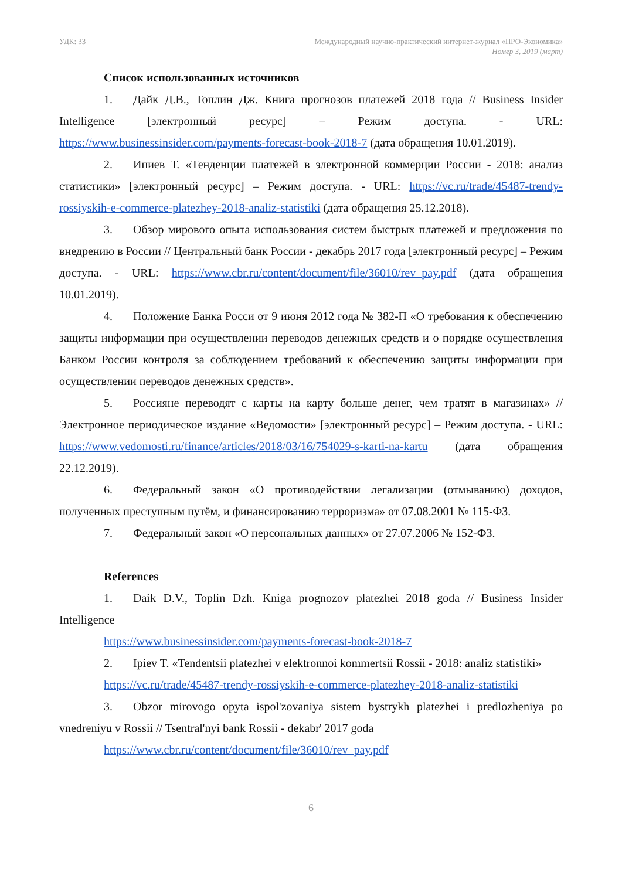УДК: 33 Международный научно-практический интернет-журнал «ПРО-Экономика»
Номер 3, 2019 (март)
Список использованных источников
1. Дайк Д.В., Топлин Дж. Книга прогнозов платежей 2018 года // Business Insider Intelligence [электронный ресурс] – Режим доступа. - URL: https://www.businessinsider.com/payments-forecast-book-2018-7 (дата обращения 10.01.2019).
2. Ипиев Т. «Тенденции платежей в электронной коммерции России - 2018: анализ статистики» [электронный ресурс] – Режим доступа. - URL: https://vc.ru/trade/45487-trendy-rossiyskih-e-commerce-platezhey-2018-analiz-statistiki (дата обращения 25.12.2018).
3. Обзор мирового опыта использования систем быстрых платежей и предложения по внедрению в России // Центральный банк России - декабрь 2017 года [электронный ресурс] – Режим доступа. - URL: https://www.cbr.ru/content/document/file/36010/rev_pay.pdf (дата обращения 10.01.2019).
4. Положение Банка Росси от 9 июня 2012 года № 382-П «О требования к обеспечению защиты информации при осуществлении переводов денежных средств и о порядке осуществления Банком России контроля за соблюдением требований к обеспечению защиты информации при осуществлении переводов денежных средств».
5. Россияне переводят с карты на карту больше денег, чем тратят в магазинах» // Электронное периодическое издание «Ведомости» [электронный ресурс] – Режим доступа. - URL: https://www.vedomosti.ru/finance/articles/2018/03/16/754029-s-karti-na-kartu (дата обращения 22.12.2019).
6. Федеральный закон «О противодействии легализации (отмыванию) доходов, полученных преступным путём, и финансированию терроризма» от 07.08.2001 № 115-ФЗ.
7. Федеральный закон «О персональных данных» от 27.07.2006 № 152-ФЗ.
References
1. Daik D.V., Toplin Dzh. Kniga prognozov platezhei 2018 goda // Business Insider Intelligence
https://www.businessinsider.com/payments-forecast-book-2018-7
2. Ipiev T. «Tendentsii platezhei v elektronnoi kommertsii Rossii - 2018: analiz statistiki»
https://vc.ru/trade/45487-trendy-rossiyskih-e-commerce-platezhey-2018-analiz-statistiki
3. Obzor mirovogo opyta ispol'zovaniya sistem bystrykh platezhei i predlozheniya po vnedreniyu v Rossii // Tsentral'nyi bank Rossii - dekabr' 2017 goda
https://www.cbr.ru/content/document/file/36010/rev_pay.pdf
6